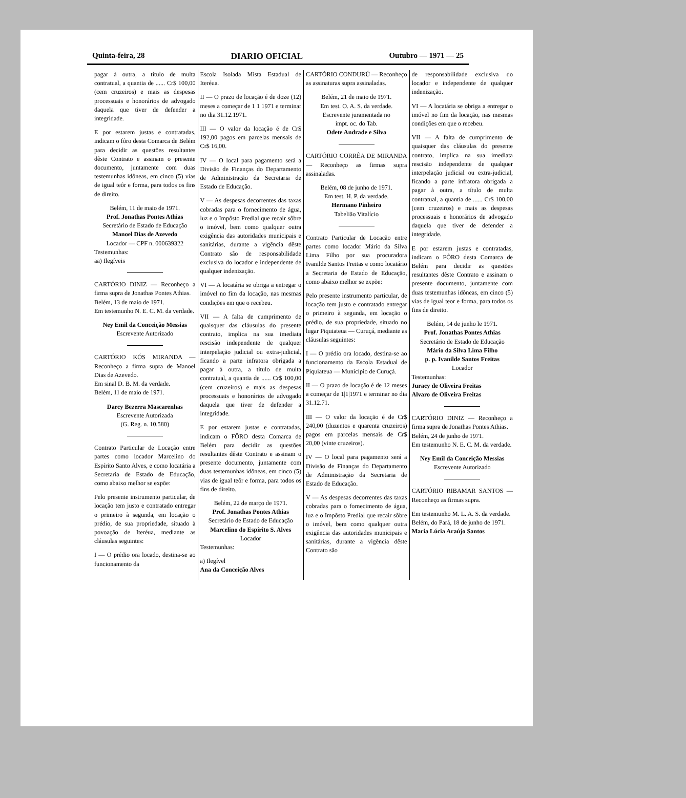Quinta-feira, 28 DIARIO OFICIAL Outubro — 1971 — 25
pagar à outra, a título de multa contratual, a quantia de ...... Cr$ 100,00 (cem cruzeiros) e mais as despesas processuais e honorários de advogado daquela que tiver de defender a integridade.
E por estarem justas e contratadas, indicam o fôro desta Comarca de Belém para decidir as questões resultantes dêste Contrato e assinam o presente documento, juntamente com duas testemunhas idôneas, em cinco (5) vias de igual teôr e forma, para todos os fins de direito.
Belém, 11 de maio de 1971.
Prof. Jonathas Pontes Athias
Secretário de Estado de Educação
Manoel Dias de Azevedo
Locador — CPF n. 000639322
Testemunhas:
aa) Ilegíveis
CARTÓRIO DINIZ — Reconheço a firma supra de Jonathas Pontes Athias.
Belém, 13 de maio de 1971.
Em testemunho N. E. C. M. da verdade.
Ney Emil da Conceição Messias
Escrevente Autorizado
CARTÓRIO KÓS MIRANDA — Reconheço a firma supra de Manoel Dias de Azevedo.
Em sinal D. B. M. da verdade.
Belém, 11 de maio de 1971.
Darcy Bezerra Mascarenhas
Escrevente Autorizada
(G. Reg. n. 10.580)
Contrato Particular de Locação entre partes como locador Marcelino do Espírito Santo Alves, e como locatária a Secretaria de Estado de Educação, como abaixo melhor se expõe:
Pelo presente instrumento particular, de locação tem justo e contratado entregar o primeiro à segunda, em locação o prédio, de sua propriedade, situado à povoação de Iteréua, mediante as cláusulas seguintes:
I — O prédio ora locado, destina-se ao funcionamento da
Escola Isolada Mista Estadual de Iteréua.
II — O prazo de locação é de doze (12) meses a começar de 1 1 1971 e terminar no dia 31.12.1971.
III — O valor da locação é de Cr$ 192,00 pagos em parcelas mensais de Cr$ 16,00.
IV — O local para pagamento será a Divisão de Finanças do Departamento de Administração da Secretaria de Estado de Educação.
V — As despesas decorrentes das taxas cobradas para o fornecimento de água, luz e o Impôsto Predial que recair sôbre o imóvel, bem como qualquer outra exigência das autoridades municipais e sanitárias, durante a vigência dêste Contrato são de responsabilidade exclusiva do locador e independente de qualquer indenização.
VI — A locatária se obriga a entregar o imóvel no fim da locação, nas mesmas condições em que o recebeu.
VII — A falta de cumprimento de quaisquer das cláusulas do presente contrato, implica na sua imediata rescisão independente de qualquer interpelação judicial ou extra-judicial, ficando a parte infratora obrigada a pagar à outra, a título de multa contratual, a quantia de ...... Cr$ 100,00 (cem cruzeiros) e mais as despesas processuais e honorários de advogado daquela que tiver de defender a integridade.
E por estarem justas e contratadas, indicam o FÔRO desta Comarca de Belém para decidir as questões resultantes dêste Contrato e assinam o presente documento, juntamente com duas testemunhas idôneas, em cinco (5) vias de igual teôr e forma, para todos os fins de direito.
Belém, 22 de março de 1971.
Prof. Jonathas Pontes Athias
Secretário de Estado de Educação
Marcelino do Espírito S. Alves
Locador
Testemunhas:
a) Ilegível
Ana da Conceição Alves
CARTÓRIO CONDURÚ — Reconheço as assinaturas supra assinaladas.
Belém, 21 de maio de 1971.
Em test. O. A. S. da verdade.
Escrevente juramentada no
impt. oc. do Tab.
Odete Andrade e Silva
CARTÓRIO CORRÊA DE MIRANDA — Reconheço as firmas supra assinaladas.
Belém, 08 de junho de 1971.
Em test. H. P. da verdade.
Hermano Pinheiro
Tabelião Vitalício
Contrato Particular de Locação entre partes como locador Mário da Silva Lima Filho por sua procuradora Ivanilde Santos Freitas e como locatário a Secretaria de Estado de Educação, como abaixo melhor se expõe:
Pelo presente instrumento particular, de locação tem justo e contratado entregar o primeiro à segunda, em locação o prédio, de sua propriedade, situado no lugar Piquiateua — Curuçá, mediante as cláusulas seguintes:
I — O prédio ora locado, destina-se ao funcionamento da Escola Estadual de Piquiateua — Município de Curuçá.
II — O prazo de locação é de 12 meses a começar de 1|1|1971 e terminar no dia 31.12.71.
III — O valor da locação é de Cr$ 240,00 (duzentos e quarenta cruzeiros) pagos em parcelas mensais de Cr$ 20,00 (vinte cruzeiros).
IV — O local para pagamento será a Divisão de Finanças do Departamento de Administração da Secretaria de Estado de Educação.
V — As despesas decorrentes das taxas cobradas para o fornecimento de água, luz e o Impôsto Predial que recair sôbre o imóvel, bem como qualquer outra exigência das autoridades municipais e sanitárias, durante a vigência dêste Contrato são
de responsabilidade exclusiva do locador e independente de qualquer indenização.
VI — A locatária se obriga a entregar o imóvel no fim da locação, nas mesmas condições em que o recebeu.
VII — A falta de cumprimento de quaisquer das cláusulas do presente contrato, implica na sua imediata rescisão independente de qualquer interpelação judicial ou extra-judicial, ficando a parte infratora obrigada a pagar à outra, a título de multa contratual, a quantia de ...... Cr$ 100,00 (cem cruzeiros) e mais as despesas processuais e honorários de advogado daquela que tiver de defender a integridade.
E por estarem justas e contratadas, indicam o FÔRO desta Comarca de Belém para decidir as questões resultantes dêste Contrato e assinam o presente documento, juntamente com duas testemunhas idôneas, em cinco (5) vias de igual teor e forma, para todos os fins de direito.
Belém, 14 de junho le 1971.
Prof. Jonathas Pontes Athias
Secretário de Estado de Educação
Mário da Silva Lima Filho
p. p. Ivanilde Santos Freitas
Locador
Testemunhas:
Juracy de Oliveira Freitas
Alvaro de Oliveira Freitas
CARTÓRIO DINIZ — Reconheço a firma supra de Jonathas Pontes Athias.
Belém, 24 de junho de 1971.
Em testemunho N. E. C. M. da verdade.
Ney Emil da Conceição Messias
Escrevente Autorizado
CARTÓRIO RIBAMAR SANTOS — Reconheço as firmas supra.
Em testemunho M. L. A. S. da verdade.
Belém, do Pará, 18 de junho de 1971.
Maria Lúcia Araújo Santos